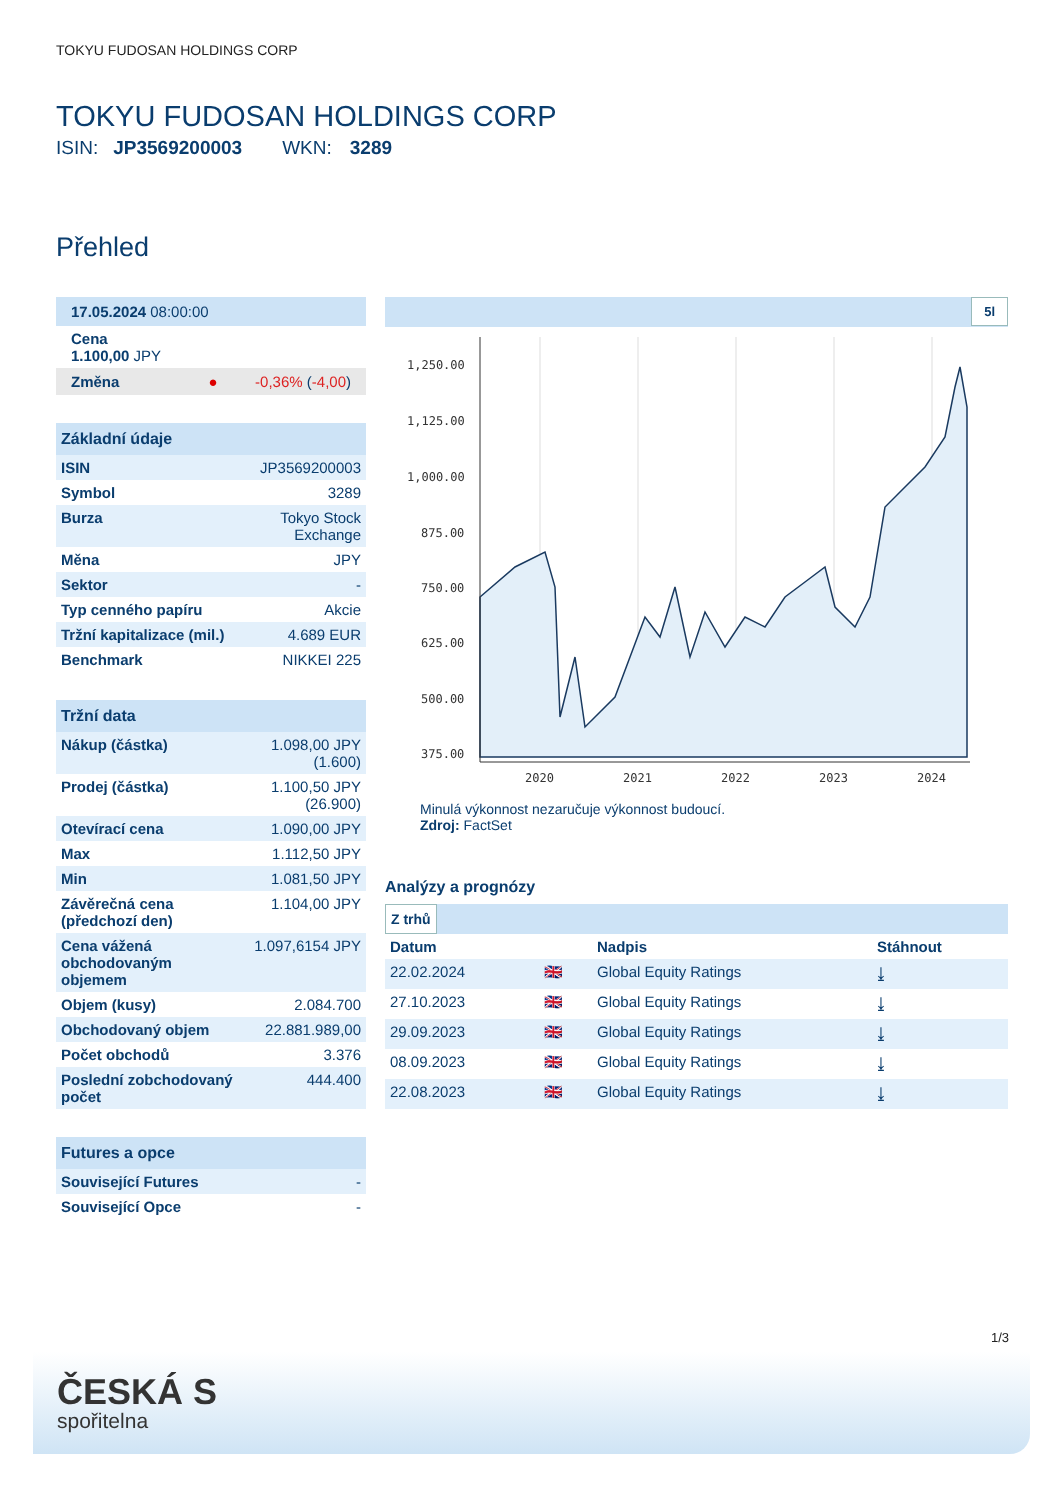TOKYU FUDOSAN HOLDINGS CORP
TOKYU FUDOSAN HOLDINGS CORP
ISIN: JP3569200003 WKN: 3289
Přehled
17.05.2024 08:00:00
Cena
1.100,00 JPY
Změna ● -0,36% (-4,00)
Základní údaje
| ISIN | JP3569200003 |
| Symbol | 3289 |
| Burza | Tokyo Stock Exchange |
| Měna | JPY |
| Sektor | - |
| Typ cenného papíru | Akcie |
| Tržní kapitalizace (mil.) | 4.689 EUR |
| Benchmark | NIKKEI 225 |
Tržní data
| Nákup (částka) | 1.098,00 JPY (1.600) |
| Prodej (částka) | 1.100,50 JPY (26.900) |
| Otevírací cena | 1.090,00 JPY |
| Max | 1.112,50 JPY |
| Min | 1.081,50 JPY |
| Závěrečná cena (předchozí den) | 1.104,00 JPY |
| Cena vážená obchodovaným objemem | 1.097,6154 JPY |
| Objem (kusy) | 2.084.700 |
| Obchodovaný objem | 22.881.989,00 |
| Počet obchodů | 3.376 |
| Poslední zobchodovaný počet | 444.400 |
Futures a opce
| Související Futures | - |
| Související Opce | - |
5l
1,250.00
1,125.00
1,000.00
875.00
750.00
625.00
500.00
375.00
2020
2021
2022
2023
2024
Minulá výkonnost nezaručuje výkonnost budoucí.
Zdroj: FactSet
Analýzy a prognózy
Z trhů
| Datum | | Nadpis | Stáhnout |
| --- | --- | --- | --- |
| 22.02.2024 | 🇬🇧 | Global Equity Ratings | ⤓ |
| 27.10.2023 | 🇬🇧 | Global Equity Ratings | ⤓ |
| 29.09.2023 | 🇬🇧 | Global Equity Ratings | ⤓ |
| 08.09.2023 | 🇬🇧 | Global Equity Ratings | ⤓ |
| 22.08.2023 | 🇬🇧 | Global Equity Ratings | ⤓ |
1/3
ČESKÁ S
spořitelna